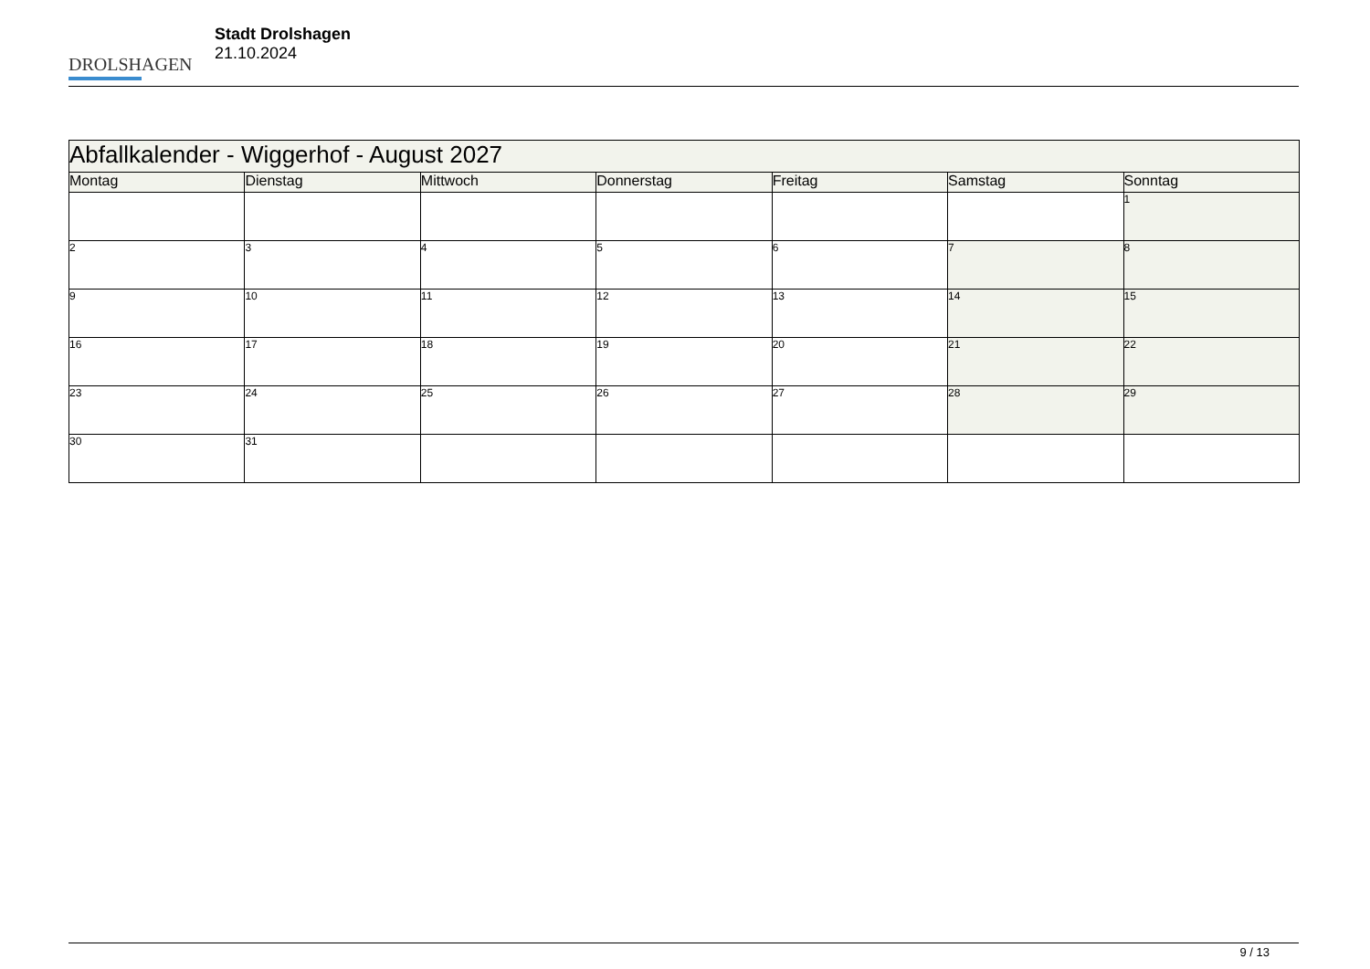DROLSHAGEN
Stadt Drolshagen
21.10.2024
| Abfallkalender - Wiggerhof - August 2027 | | | | | | |
| Montag | Dienstag | Mittwoch | Donnerstag | Freitag | Samstag | Sonntag |
| | | | | | | 1 |
| 2 | 3 | 4 | 5 | 6 | 7 | 8 |
| 9 | 10 | 11 | 12 | 13 | 14 | 15 |
| 16 | 17 | 18 | 19 | 20 | 21 | 22 |
| 23 | 24 | 25 | 26 | 27 | 28 | 29 |
| 30 | 31 | | | | | |
9 / 13